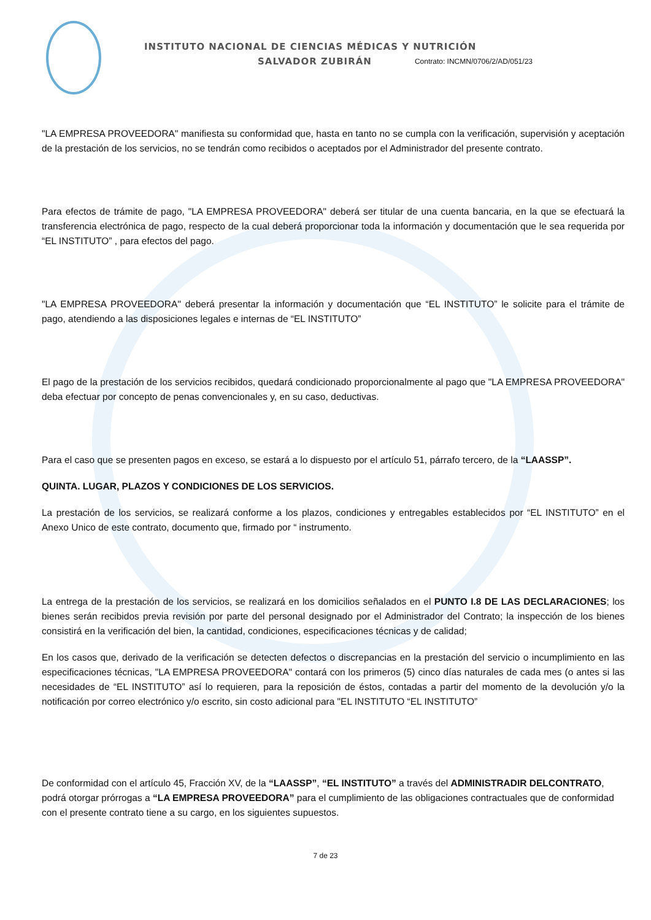INSTITUTO NACIONAL DE CIENCIAS MÉDICAS Y NUTRICIÓN
SALVADOR ZUBIRÁN Contrato: INCMN/0706/2/AD/051/23
"LA EMPRESA PROVEEDORA" manifiesta su conformidad que, hasta en tanto no se cumpla con la verificación, supervisión y aceptación de la prestación de los servicios, no se tendrán como recibidos o aceptados por el Administrador del presente contrato.
Para efectos de trámite de pago, "LA EMPRESA PROVEEDORA" deberá ser titular de una cuenta bancaria, en la que se efectuará la transferencia electrónica de pago, respecto de la cual deberá proporcionar toda la información y documentación que le sea requerida por “EL INSTITUTO” , para efectos del pago.
"LA EMPRESA PROVEEDORA" deberá presentar la información y documentación que “EL INSTITUTO” le solicite para el trámite de pago, atendiendo a las disposiciones legales e internas de “EL INSTITUTO”
El pago de la prestación de los servicios recibidos, quedará condicionado proporcionalmente al pago que "LA EMPRESA PROVEEDORA" deba efectuar por concepto de penas convencionales y, en su caso, deductivas.
Para el caso que se presenten pagos en exceso, se estará a lo dispuesto por el artículo 51, párrafo tercero, de la “LAASSP”.
QUINTA. LUGAR, PLAZOS Y CONDICIONES DE LOS SERVICIOS.
La prestación de los servicios, se realizará conforme a los plazos, condiciones y entregables establecidos por “EL INSTITUTO” en el Anexo Unico de este contrato, documento que, firmado por “ instrumento.
La entrega de la prestación de los servicios, se realizará en los domicilios señalados en el PUNTO I.8 DE LAS DECLARACIONES; los bienes serán recibidos previa revisión por parte del personal designado por el Administrador del Contrato; la inspección de los bienes consistirá en la verificación del bien, la cantidad, condiciones, especificaciones técnicas y de calidad;
En los casos que, derivado de la verificación se detecten defectos o discrepancias en la prestación del servicio o incumplimiento en las especificaciones técnicas, "LA EMPRESA PROVEEDORA" contará con los primeros (5) cinco días naturales de cada mes (o antes si las necesidades de “EL INSTITUTO” así lo requieren, para la reposición de éstos, contadas a partir del momento de la devolución y/o la notificación por correo electrónico y/o escrito, sin costo adicional para "EL INSTITUTO “EL INSTITUTO”
De conformidad con el artículo 45, Fracción XV, de la “LAASSP”, “EL INSTITUTO” a través del ADMINISTRADIR DELCONTRATO, podrá otorgar prórrogas a “LA EMPRESA PROVEEDORA” para el cumplimiento de las obligaciones contractuales que de conformidad con el presente contrato tiene a su cargo, en los siguientes supuestos.
7 de 23